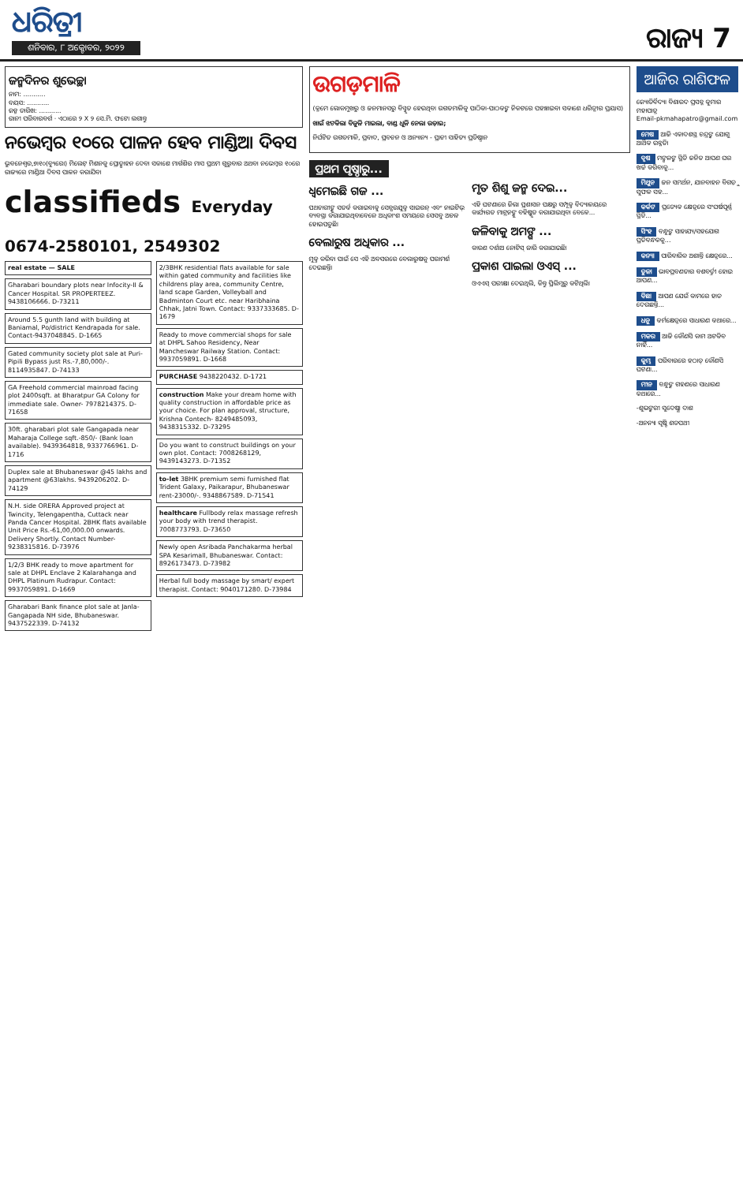ଧରିତ୍ରୀ
ଶନିବାର, ୮ ଅକ୍ଟୋବର, ୨୦୨୨
ରାଜ୍ୟ 7
ଜନ୍ମଦିନର ଶୁଭେଚ୍ଛା
ନାମ: ...........
ବୟସ: ...........
ଜନ୍ମ ତାରିଖ: ...........
ରାନୀ ପରିବାରବର୍ଗ · ଏଠାରେ ୨ X ୨ ସେ.ମି. ଫଟୋ ଲଗାନ୍ତୁ
ନଭେମ୍ବର ୧୦ରେ ପାଳନ ହେବ ମାଣ୍ଡିଆ ଦିବସ
ଭୁବନେଶ୍ୱର,୭।୧୦(ବ୍ୟୁରୋ) ମିଲେଟ୍ ମିଶନକୁ ପ୍ରୋତ୍ସାହନ ଦେବା ସକାଶେ ମାର୍ଗଶିର ମାସ ପ୍ରଥମ ଗୁରୁବାର ଅଥବା ନଭେମ୍ବର ୧୦ରେ ରାଜ୍ୟରେ ମାଣ୍ଡିଆ ଦିବସ ପାଳନ କରାଯିବ।
classifieds Everyday 0674-2580101, 2549302
real estate — SALE
Gharabari boundary plots near Infocity-II & Cancer Hospital. SR PROPERTEEZ. 9438106666. D-73211
Around 5.5 gunth land with building at Baniamal, Po/district Kendrapada for sale. Contact-9437048845. D-1665
Gated community society plot sale at Puri-Pipili Bypass just Rs.-7,80,000/-. 8114935847. D-74133
GA Freehold commercial mainroad facing plot 2400sqft. at Bharatpur GA Colony for immediate sale. Owner- 7978214375. D-71658
30ft. gharabari plot sale Gangapada near Maharaja College sqft.-850/- (Bank loan available). 9439364818, 9337766961. D-1716
Duplex sale at Bhubaneswar @45 lakhs and apartment @63lakhs. 9439206202. D-74129
N.H. side ORERA Approved project at Twincity, Telengapentha, Cuttack near Panda Cancer Hospital. 2BHK flats available Unit Price Rs.-61,00,000.00 onwards. Delivery Shortly. Contact Number- 9238315816. D-73976
1/2/3 BHK ready to move apartment for sale at DHPL Enclave 2 Kalarahanga and DHPL Platinum Rudrapur. Contact: 9937059891. D-1669
Gharabari Bank finance plot sale at Janla-Gangapada NH side, Bhubaneswar. 9437522339. D-74132
2/3BHK residential flats available for sale within gated community and facilities like childrens play area, community Centre, land scape Garden, Volleyball and Badminton Court etc. near Haribhaina Chhak, Jatni Town. Contact: 9337333685. D-1679
Ready to move commercial shops for sale at DHPL Sahoo Residency, Near Mancheswar Railway Station. Contact: 9937059891. D-1668
PURCHASE 9438220432. D-1721
construction Make your dream home with quality construction in affordable price as your choice. For plan approval, structure, Krishna Contech- 8249485093, 9438315332. D-73295
Do you want to construct buildings on your own plot. Contact: 7008268129, 9439143273. D-71352
to-let 3BHK premium semi furnished flat Trident Galaxy, Paikarapur, Bhubaneswar rent-23000/-. 9348867589. D-71541
healthcare Fullbody relax massage refresh your body with trend therapist. 7008773793. D-73650
Newly open Asribada Panchakarma herbal SPA Kesarimall, Bhubaneswar. Contact: 8926173473. D-73982
Herbal full body massage by smart/ expert therapist. Contact: 9040171280. D-73984
ଉଗଡ଼ମାଳି
(କ୍ରମେ ଲୋକମୁଖରୁ ଓ ଜନମାନସରୁ ବିସ୍ମୃତ ହେଉଥିବା ଉଗଡମାଳିକୁ ପାଠିକା-ପାଠକଙ୍କ ନିକଟରେ ପହଞ୍ଚାଇବା ସକାଶେ ଧରିତ୍ରୀର ପ୍ରୟାସ)
ଖାଇଁ ଝଟକିଲା ବିଜୁଳି ମାଇଲା, ବାଣ୍ଡ ଧୂଳି ନେଲା ଉଡ଼ାଇ;
ନିର୍ଘଟିତ ଉଗଡମାଳି, ପ୍ରବାଦ, ପ୍ରବଚନ ଓ ଅନ୍ୟାନ୍ୟ - ପ୍ରାଚୀ ସାହିତ୍ୟ ପ୍ରତିଷ୍ଠାନ
ପ୍ରଥମ ପୃଷ୍ଠାରୁ...
ଧ୍ୱମେଇଛି ଗଜ ...
ପଥଚାରୀଙ୍କୁ ସତର୍କ କରାଇବାକୁ ସେନ୍ସରଯୁକ୍ତ ସାଇରନ୍ ଏବଂ ନାଇଟିଭ୍ ବ୍ୟବସ୍ଥା କରାଯାଇଥିବାବେଳେ ଅଧିକାଂଶ ସମୟରେ ସେସବୁ ଅଚଳ ହୋଇପଡୁଛି।
ବେଲାରୁଷ ଅଧିକାର ...
ମୁକ୍ତ କରିବା ପାଇଁ ସେ ଏହି ଅବସରରେ ବେଲାରୁଷକୁ ପରାମର୍ଶ ଦେଇଛନ୍ତି।
ମୃତ ଶିଶୁ ଜନ୍ମ ଦେଇ...
ଏହି ଘଟଣାରେ ଜିଲା ପ୍ରଶାସନ ପକ୍ଷରୁ ସମ୍ପୃକ୍ତ ବିଦ୍ୟାଳୟରେ କାର୍ଯ୍ୟରତ ମାଟ୍ରନଙ୍କୁ ବହିଷ୍କୃତ କରାଯାଇଥିବା ବେଳେ...
ଜଳିବାକୁ ଅମଙ୍ଗ ...
କାରଣ ଦର୍ଶାଅ ନୋଟିସ୍ ଜାରି କରାଯାଇଛି।
ପ୍ରକାଶ ପାଇଲା ଓଏସ୍ ...
ଓଏଏସ୍ ପରୀକ୍ଷା ଦେଇଥିଲି, କିନ୍ତୁ ପ୍ରିଲିମ୍ସରୁ କଟିଥିଲି।
ଆଜିର ରାଶିଫଳ
ଜ୍ୟୋତିର୍ବିଦ୍ୟା ବିଶାରଦ ପ୍ରସନ୍ନ କୁମାର ମହାପାତ୍ର
Email-pkmahapatro@gmail.com
ମେଷ ଆଜି ଏକାଦଶସ୍ଥ ଚନ୍ଦ୍ରଙ୍କ ଯୋଗୁ ଆର୍ଥିକ ଉନ୍ନତି।
ବୃଷ ମଙ୍ଗଳଙ୍କ ସ୍ଥିତି ଜନିତ ଆପଣ ଘର ଖର୍ଚ୍ଚ କରିବାକୁ...
ମିଥୁନ ଜନ ସମର୍ଥନ, ଯାନବାହନ ବିଗଡ଼ୁ ସୁଫଳ ସହ...
କର୍କଟ ପ୍ରତ୍ୟେକ କ୍ଷେତ୍ରରେ ସଂଘର୍ଷପୂର୍ଣ୍ଣ ସ୍ଥିତି...
ସିଂହ ବନ୍ଧୁଙ୍କ ସାହାଯ୍ୟ/ସହଯୋଗ ପ୍ରତିବନ୍ଧକକୁ...
କନ୍ୟା ପାରିବାରିକ ଅଶାନ୍ତି କ୍ଷେତ୍ରରେ...
ତୁଳା ଭାବପ୍ରବଣତାର ବଶବର୍ତ୍ତୀ ହୋଇ ଆପଣ...
ବିଛା ଆପଣ ଯେଉଁ କାମରେ ହାତ ଦେଉଛନ୍ତି...
ଧନୁ କର୍ମକ୍ଷେତ୍ରରେ ସାଧାରଣ କଥାରେ...
ମକର ଆଜି କୌଣସି କାମ ଅଟକିବ ନାହିଁ...
କୁମ୍ଭ ପରିବାରରେ ହଠାତ୍ କୌଣସି ଘଟଣା...
ମୀନ ବନ୍ଧୁଙ୍କ ଗହଣରେ ସାଧାରଣ କଥାରେ...
-ଶୁଭଙ୍କରୀ ସୁଦେଷ୍ଣା ଦାଶ
-ଅନନ୍ୟା ସୃଷ୍ଟି ଶତପଥୀ